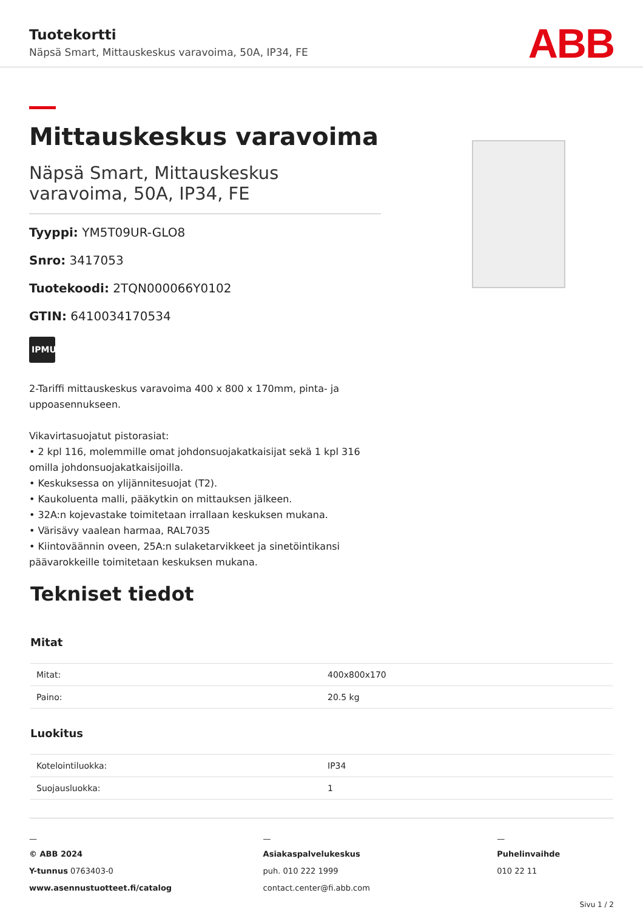Tuotekortti
Näpsä Smart, Mittauskeskus varavoima, 50A, IP34, FE
ABB
Mittauskeskus varavoima
Näpsä Smart, Mittauskeskus varavoima, 50A, IP34, FE
Tyyppi: YM5T09UR-GLO8
Snro: 3417053
Tuotekoodi: 2TQN000066Y0102
GTIN: 6410034170534
IPMU
2-Tariffi mittauskeskus varavoima 400 x 800 x 170mm, pinta- ja uppoasennukseen.
Vikavirtasuojatut pistorasiat:
• 2 kpl 116, molemmille omat johdonsuojakatkaisijat sekä 1 kpl 316 omilla johdonsuojakatkaisijoilla.
• Keskuksessa on ylijännitesuojat (T2).
• Kaukoluenta malli, pääkytkin on mittauksen jälkeen.
• 32A:n kojevastake toimitetaan irrallaan keskuksen mukana.
• Värisävy vaalean harmaa, RAL7035
• Kiintoväännin oveen, 25A:n sulaketarvikkeet ja sinetöintikansi päävarokkeille toimitetaan keskuksen mukana.
Tekniset tiedot
Mitat
| Mitat: | 400x800x170 |
| Paino: | 20.5 kg |
Luokitus
| Kotelointiluokka: | IP34 |
| Suojausluokka: | 1 |
—
© ABB 2024
Y-tunnus 0763403-0
www.asennustuotteet.fi/catalog
—
Asiakaspalvelukeskus
puh. 010 222 1999
contact.center@fi.abb.com
—
Puhelinvaihde
010 22 11
Sivu 1 / 2